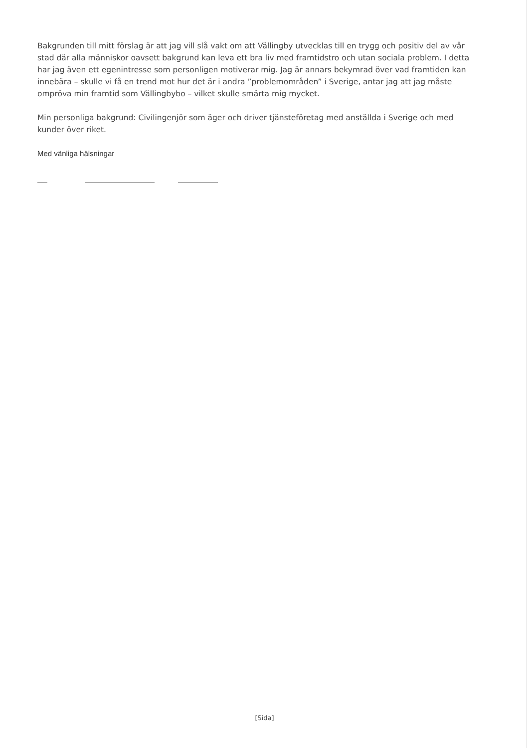Bakgrunden till mitt förslag är att jag vill slå vakt om att Vällingby utvecklas till en trygg och positiv del av vår stad där alla människor oavsett bakgrund kan leva ett bra liv med framtidstro och utan sociala problem. I detta har jag även ett egenintresse som personligen motiverar mig. Jag är annars bekymrad över vad framtiden kan innebära – skulle vi få en trend mot hur det är i andra ”problemområden” i Sverige, antar jag att jag måste ompröva min framtid som Vällingbybo – vilket skulle smärta mig mycket.
Min personliga bakgrund: Civilingenjör som äger och driver tjänsteföretag med anställda i Sverige och med kunder över riket.
Med vänliga hälsningar
[Sida]